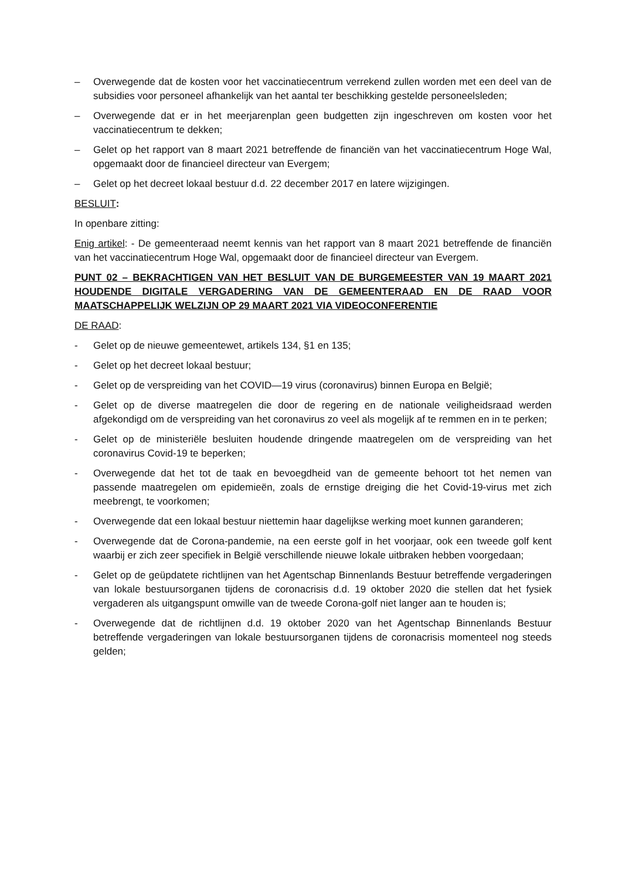– Overwegende dat de kosten voor het vaccinatiecentrum verrekend zullen worden met een deel van de subsidies voor personeel afhankelijk van het aantal ter beschikking gestelde personeelsleden;
– Overwegende dat er in het meerjarenplan geen budgetten zijn ingeschreven om kosten voor het vaccinatiecentrum te dekken;
– Gelet op het rapport van 8 maart 2021 betreffende de financiën van het vaccinatiecentrum Hoge Wal, opgemaakt door de financieel directeur van Evergem;
– Gelet op het decreet lokaal bestuur d.d. 22 december 2017 en latere wijzigingen.
BESLUIT:
In openbare zitting:
Enig artikel: - De gemeenteraad neemt kennis van het rapport van 8 maart 2021 betreffende de financiën van het vaccinatiecentrum Hoge Wal, opgemaakt door de financieel directeur van Evergem.
PUNT 02 – BEKRACHTIGEN VAN HET BESLUIT VAN DE BURGEMEESTER VAN 19 MAART 2021 HOUDENDE DIGITALE VERGADERING VAN DE GEMEENTERAAD EN DE RAAD VOOR MAATSCHAPPELIJK WELZIJN OP 29 MAART 2021 VIA VIDEOCONFERENTIE
DE RAAD:
- Gelet op de nieuwe gemeentewet, artikels 134, §1 en 135;
- Gelet op het decreet lokaal bestuur;
- Gelet op de verspreiding van het COVID—19 virus (coronavirus) binnen Europa en België;
- Gelet op de diverse maatregelen die door de regering en de nationale veiligheidsraad werden afgekondigd om de verspreiding van het coronavirus zo veel als mogelijk af te remmen en in te perken;
- Gelet op de ministeriële besluiten houdende dringende maatregelen om de verspreiding van het coronavirus Covid-19 te beperken;
- Overwegende dat het tot de taak en bevoegdheid van de gemeente behoort tot het nemen van passende maatregelen om epidemieën, zoals de ernstige dreiging die het Covid-19-virus met zich meebrengt, te voorkomen;
- Overwegende dat een lokaal bestuur niettemin haar dagelijkse werking moet kunnen garanderen;
- Overwegende dat de Corona-pandemie, na een eerste golf in het voorjaar, ook een tweede golf kent waarbij er zich zeer specifiek in België verschillende nieuwe lokale uitbraken hebben voorgedaan;
- Gelet op de geüpdatete richtlijnen van het Agentschap Binnenlands Bestuur betreffende vergaderingen van lokale bestuursorganen tijdens de coronacrisis d.d. 19 oktober 2020 die stellen dat het fysiek vergaderen als uitgangspunt omwille van de tweede Corona-golf niet langer aan te houden is;
- Overwegende dat de richtlijnen d.d. 19 oktober 2020 van het Agentschap Binnenlands Bestuur betreffende vergaderingen van lokale bestuursorganen tijdens de coronacrisis momenteel nog steeds gelden;